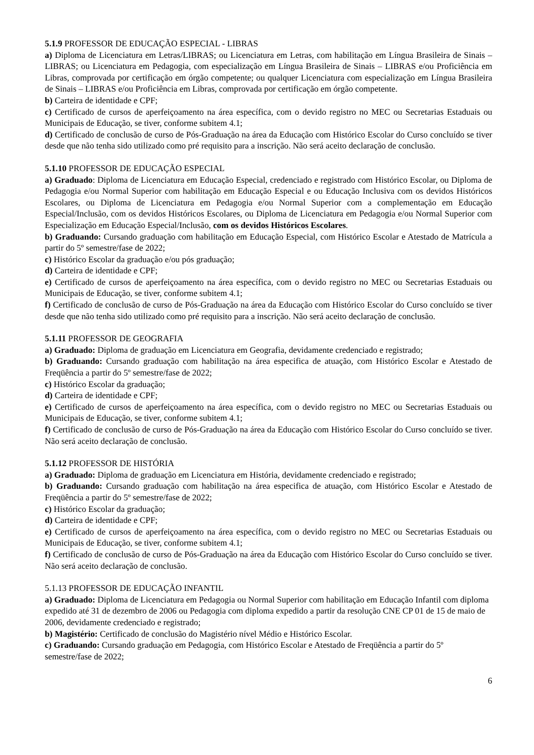5.1.9 PROFESSOR DE EDUCAÇÃO ESPECIAL - LIBRAS
a) Diploma de Licenciatura em Letras/LIBRAS; ou Licenciatura em Letras, com habilitação em Língua Brasileira de Sinais – LIBRAS; ou Licenciatura em Pedagogia, com especialização em Língua Brasileira de Sinais – LIBRAS e/ou Proficiência em Libras, comprovada por certificação em órgão competente; ou qualquer Licenciatura com especialização em Língua Brasileira de Sinais – LIBRAS e/ou Proficiência em Libras, comprovada por certificação em órgão competente.
b) Carteira de identidade e CPF;
c) Certificado de cursos de aperfeiçoamento na área específica, com o devido registro no MEC ou Secretarias Estaduais ou Municipais de Educação, se tiver, conforme subitem 4.1;
d) Certificado de conclusão de curso de Pós-Graduação na área da Educação com Histórico Escolar do Curso concluído se tiver desde que não tenha sido utilizado como pré requisito para a inscrição. Não será aceito declaração de conclusão.
5.1.10 PROFESSOR DE EDUCAÇÃO ESPECIAL
a) Graduado: Diploma de Licenciatura em Educação Especial, credenciado e registrado com Histórico Escolar, ou Diploma de Pedagogia e/ou Normal Superior com habilitação em Educação Especial e ou Educação Inclusiva com os devidos Históricos Escolares, ou Diploma de Licenciatura em Pedagogia e/ou Normal Superior com a complementação em Educação Especial/Inclusão, com os devidos Históricos Escolares, ou Diploma de Licenciatura em Pedagogia e/ou Normal Superior com Especialização em Educação Especial/Inclusão, com os devidos Históricos Escolares.
b) Graduando: Cursando graduação com habilitação em Educação Especial, com Histórico Escolar e Atestado de Matrícula a partir do 5º semestre/fase de 2022;
c) Histórico Escolar da graduação e/ou pós graduação;
d) Carteira de identidade e CPF;
e) Certificado de cursos de aperfeiçoamento na área específica, com o devido registro no MEC ou Secretarias Estaduais ou Municipais de Educação, se tiver, conforme subitem 4.1;
f) Certificado de conclusão de curso de Pós-Graduação na área da Educação com Histórico Escolar do Curso concluído se tiver desde que não tenha sido utilizado como pré requisito para a inscrição. Não será aceito declaração de conclusão.
5.1.11 PROFESSOR DE GEOGRAFIA
a) Graduado: Diploma de graduação em Licenciatura em Geografia, devidamente credenciado e registrado;
b) Graduando: Cursando graduação com habilitação na área especifica de atuação, com Histórico Escolar e Atestado de Freqüência a partir do 5º semestre/fase de 2022;
c) Histórico Escolar da graduação;
d) Carteira de identidade e CPF;
e) Certificado de cursos de aperfeiçoamento na área específica, com o devido registro no MEC ou Secretarias Estaduais ou Municipais de Educação, se tiver, conforme subitem 4.1;
f) Certificado de conclusão de curso de Pós-Graduação na área da Educação com Histórico Escolar do Curso concluído se tiver. Não será aceito declaração de conclusão.
5.1.12 PROFESSOR DE HISTÓRIA
a) Graduado: Diploma de graduação em Licenciatura em História, devidamente credenciado e registrado;
b) Graduando: Cursando graduação com habilitação na área especifica de atuação, com Histórico Escolar e Atestado de Freqüência a partir do 5º semestre/fase de 2022;
c) Histórico Escolar da graduação;
d) Carteira de identidade e CPF;
e) Certificado de cursos de aperfeiçoamento na área específica, com o devido registro no MEC ou Secretarias Estaduais ou Municipais de Educação, se tiver, conforme subitem 4.1;
f) Certificado de conclusão de curso de Pós-Graduação na área da Educação com Histórico Escolar do Curso concluído se tiver. Não será aceito declaração de conclusão.
5.1.13 PROFESSOR DE EDUCAÇÃO INFANTIL
a) Graduado: Diploma de Licenciatura em Pedagogia ou Normal Superior com habilitação em Educação Infantil com diploma expedido até 31 de dezembro de 2006 ou Pedagogia com diploma expedido a partir da resolução CNE CP 01 de 15 de maio de 2006, devidamente credenciado e registrado;
b) Magistério: Certificado de conclusão do Magistério nível Médio e Histórico Escolar.
c) Graduando: Cursando graduação em Pedagogia, com Histórico Escolar e Atestado de Freqüência a partir do 5º semestre/fase de 2022;
6